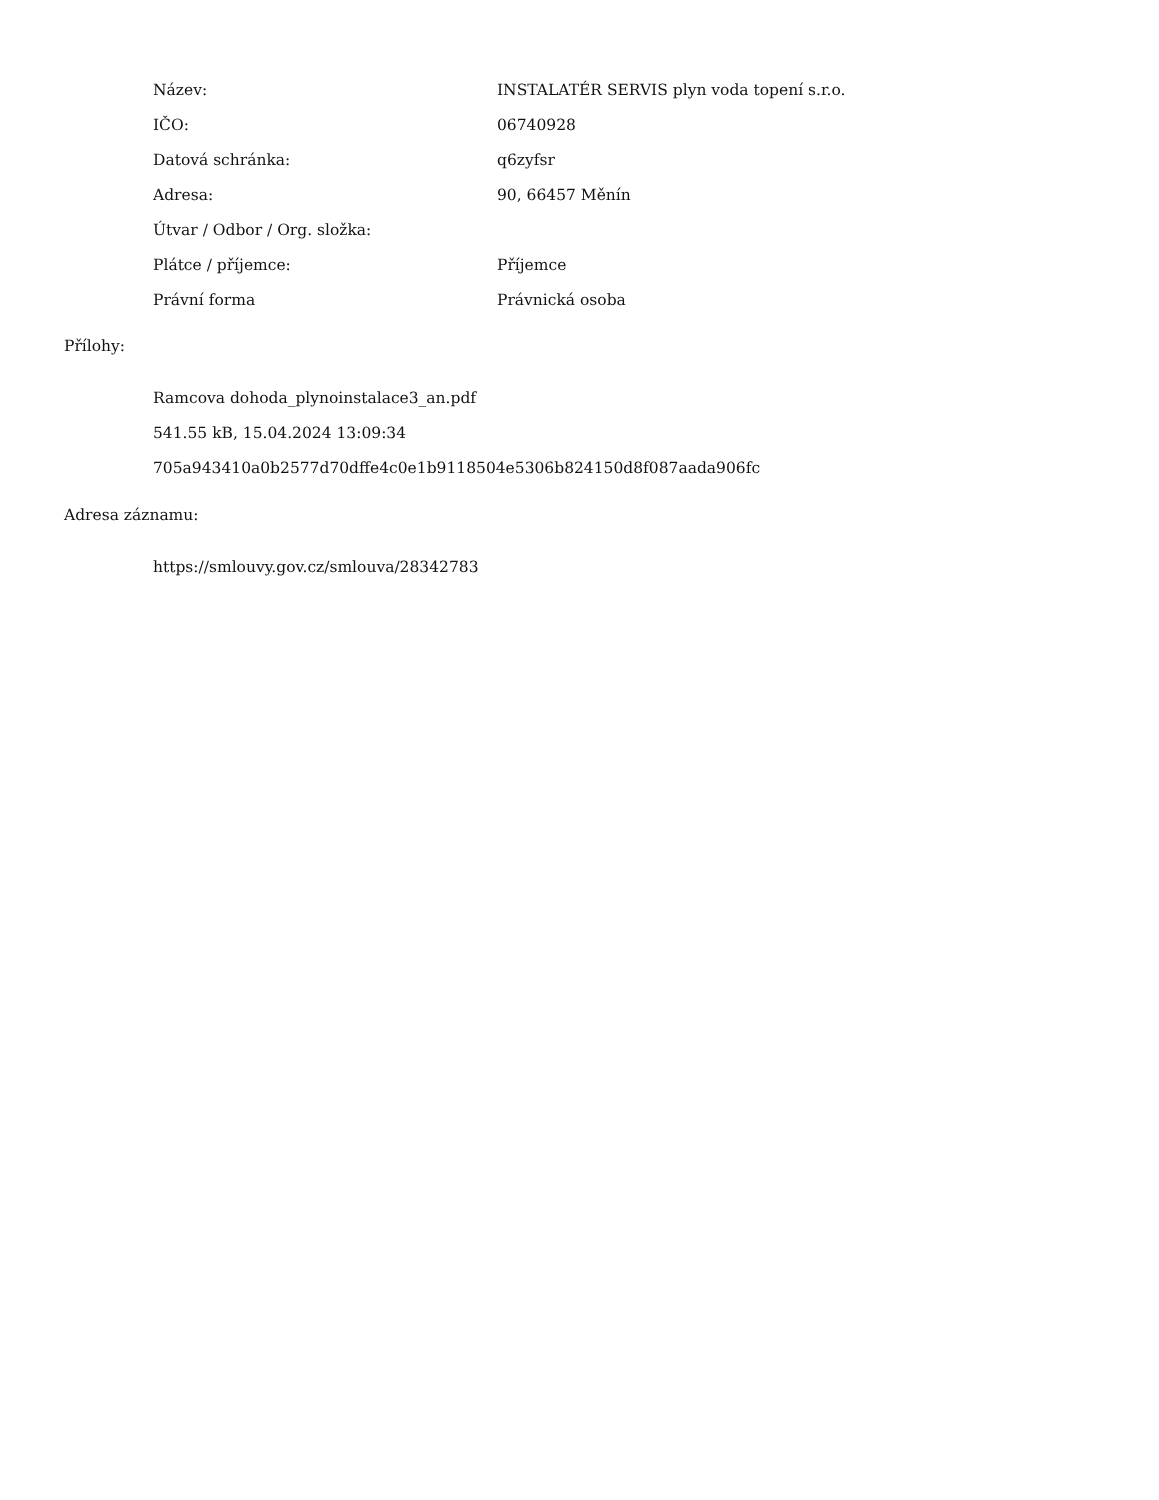| Název: | INSTALATÉR SERVIS plyn voda topení s.r.o. |
| IČO: | 06740928 |
| Datová schránka: | q6zyfsr |
| Adresa: | 90, 66457 Měnín |
| Útvar / Odbor / Org. složka: | |
| Plátce / příjemce: | Příjemce |
| Právní forma | Právnická osoba |
Přílohy:
Ramcova dohoda_plynoinstalace3_an.pdf
541.55 kB, 15.04.2024 13:09:34
705a943410a0b2577d70dffe4c0e1b9118504e5306b824150d8f087aada906fc
Adresa záznamu:
https://smlouvy.gov.cz/smlouva/28342783